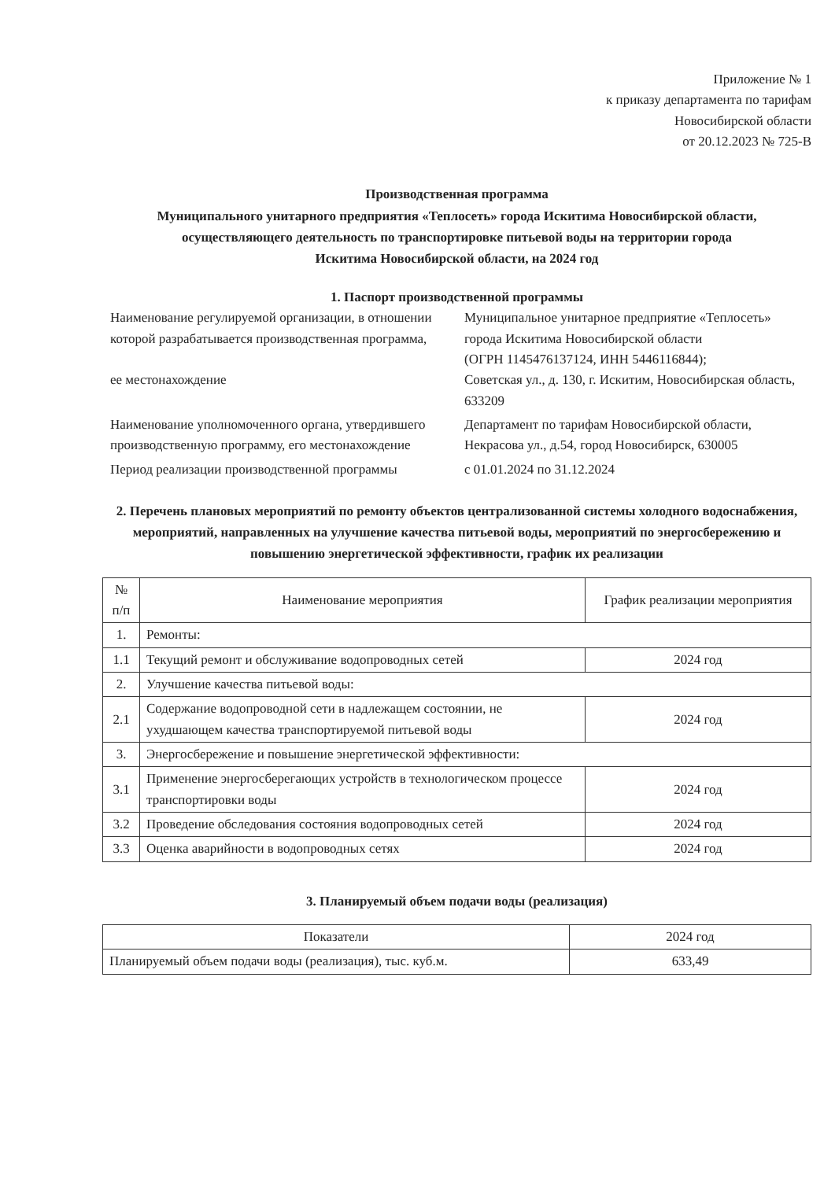Приложение № 1
к приказу департамента по тарифам
Новосибирской области
от 20.12.2023 № 725-В
Производственная программа
Муниципального унитарного предприятия «Теплосеть» города Искитима Новосибирской области,
осуществляющего деятельность по транспортировке питьевой воды на территории города
Искитима Новосибирской области, на 2024 год
1. Паспорт производственной программы
| Наименование регулируемой организации, в отношении которой разрабатывается производственная программа, ее местонахождение | Муниципальное унитарное предприятие «Теплосеть» города Искитима Новосибирской области (ОГРН 1145476137124, ИНН 5446116844); Советская ул., д. 130, г. Искитим, Новосибирская область, 633209 |
| Наименование уполномоченного органа, утвердившего производственную программу, его местонахождение | Департамент по тарифам Новосибирской области, Некрасова ул., д.54, город Новосибирск, 630005 |
| Период реализации производственной программы | с 01.01.2024 по 31.12.2024 |
2. Перечень плановых мероприятий по ремонту объектов централизованной системы холодного водоснабжения, мероприятий, направленных на улучшение качества питьевой воды, мероприятий по энергосбережению и повышению энергетической эффективности, график их реализации
| № п/п | Наименование мероприятия | График реализации мероприятия |
| --- | --- | --- |
| 1. | Ремонты: | |
| 1.1 | Текущий ремонт и обслуживание водопроводных сетей | 2024 год |
| 2. | Улучшение качества питьевой воды: | |
| 2.1 | Содержание водопроводной сети в надлежащем состоянии, не ухудшающем качества транспортируемой питьевой воды | 2024 год |
| 3. | Энергосбережение и повышение энергетической эффективности: | |
| 3.1 | Применение энергосберегающих устройств в технологическом процессе транспортировки воды | 2024 год |
| 3.2 | Проведение обследования состояния водопроводных сетей | 2024 год |
| 3.3 | Оценка аварийности в водопроводных сетях | 2024 год |
3. Планируемый объем подачи воды (реализация)
| Показатели | 2024 год |
| --- | --- |
| Планируемый объем подачи воды (реализация), тыс. куб.м. | 633,49 |